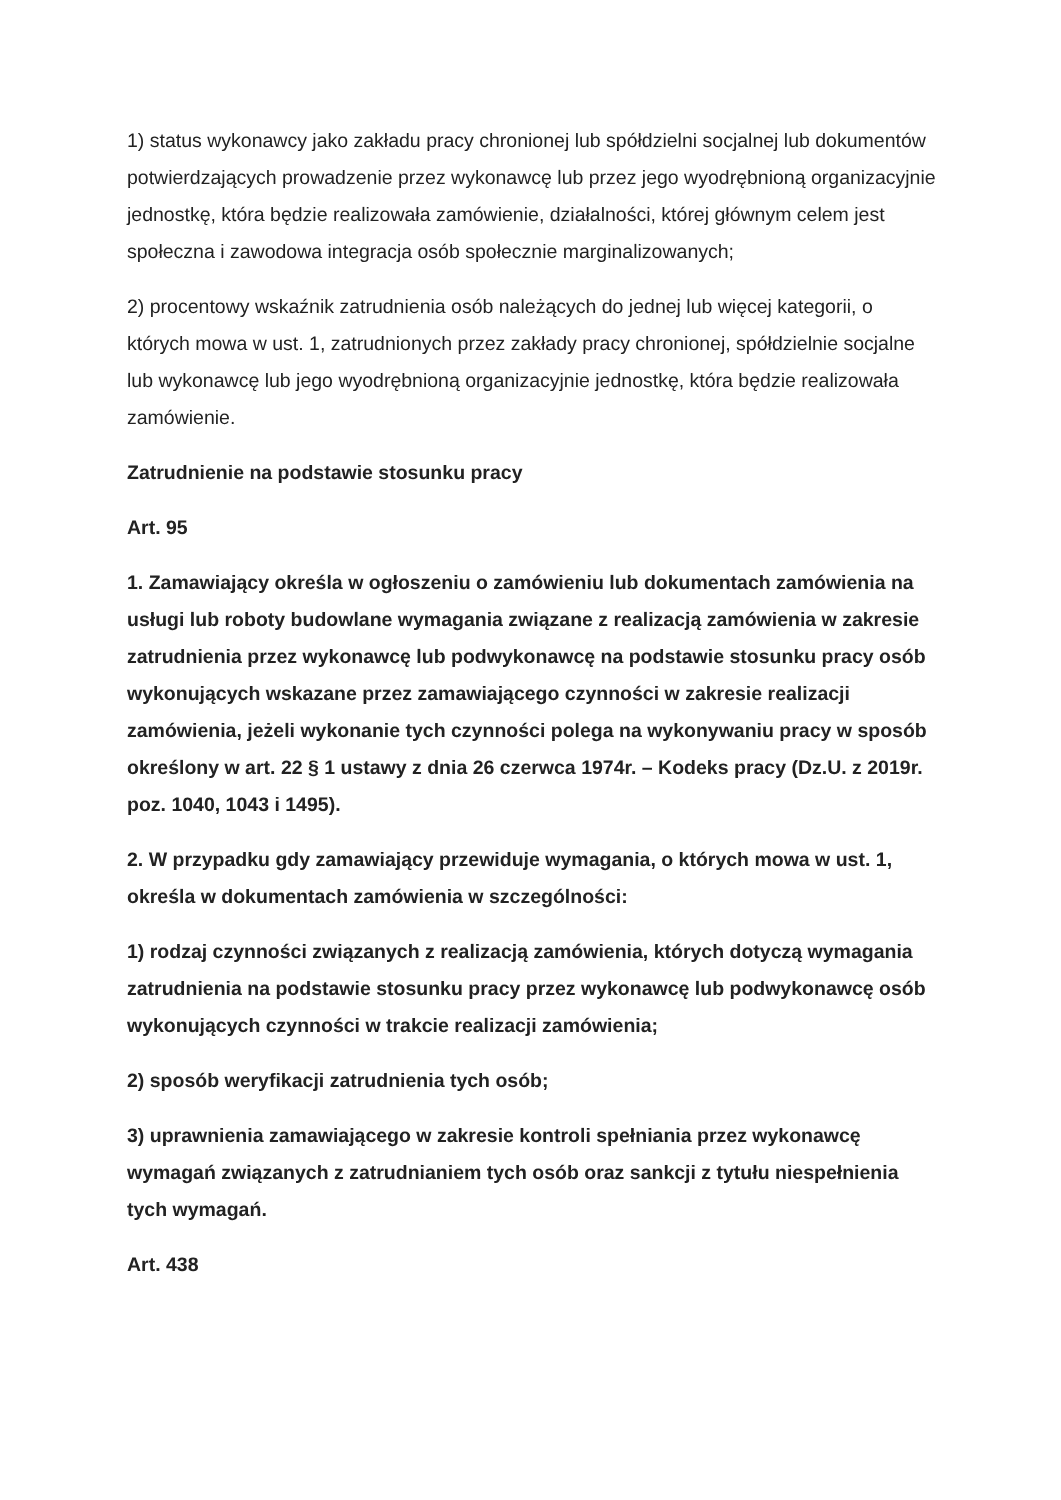1) status wykonawcy jako zakładu pracy chronionej lub spółdzielni socjalnej lub dokumentów potwierdzających prowadzenie przez wykonawcę lub przez jego wyodrębnioną organizacyjnie jednostkę, która będzie realizowała zamówienie, działalności, której głównym celem jest społeczna i zawodowa integracja osób społecznie marginalizowanych;
2) procentowy wskaźnik zatrudnienia osób należących do jednej lub więcej kategorii, o których mowa w ust. 1, zatrudnionych przez zakłady pracy chronionej, spółdzielnie socjalne lub wykonawcę lub jego wyodrębnioną organizacyjnie jednostkę, która będzie realizowała zamówienie.
Zatrudnienie na podstawie stosunku pracy
Art. 95
1. Zamawiający określa w ogłoszeniu o zamówieniu lub dokumentach zamówienia na usługi lub roboty budowlane wymagania związane z realizacją zamówienia w zakresie zatrudnienia przez wykonawcę lub podwykonawcę na podstawie stosunku pracy osób wykonujących wskazane przez zamawiającego czynności w zakresie realizacji zamówienia, jeżeli wykonanie tych czynności polega na wykonywaniu pracy w sposób określony w art. 22 § 1 ustawy z dnia 26 czerwca 1974r. – Kodeks pracy (Dz.U. z 2019r. poz. 1040, 1043 i 1495).
2. W przypadku gdy zamawiający przewiduje wymagania, o których mowa w ust. 1, określa w dokumentach zamówienia w szczególności:
1) rodzaj czynności związanych z realizacją zamówienia, których dotyczą wymagania zatrudnienia na podstawie stosunku pracy przez wykonawcę lub podwykonawcę osób wykonujących czynności w trakcie realizacji zamówienia;
2) sposób weryfikacji zatrudnienia tych osób;
3) uprawnienia zamawiającego w zakresie kontroli spełniania przez wykonawcę wymagań związanych z zatrudnianiem tych osób oraz sankcji z tytułu niespełnienia tych wymagań.
Art. 438